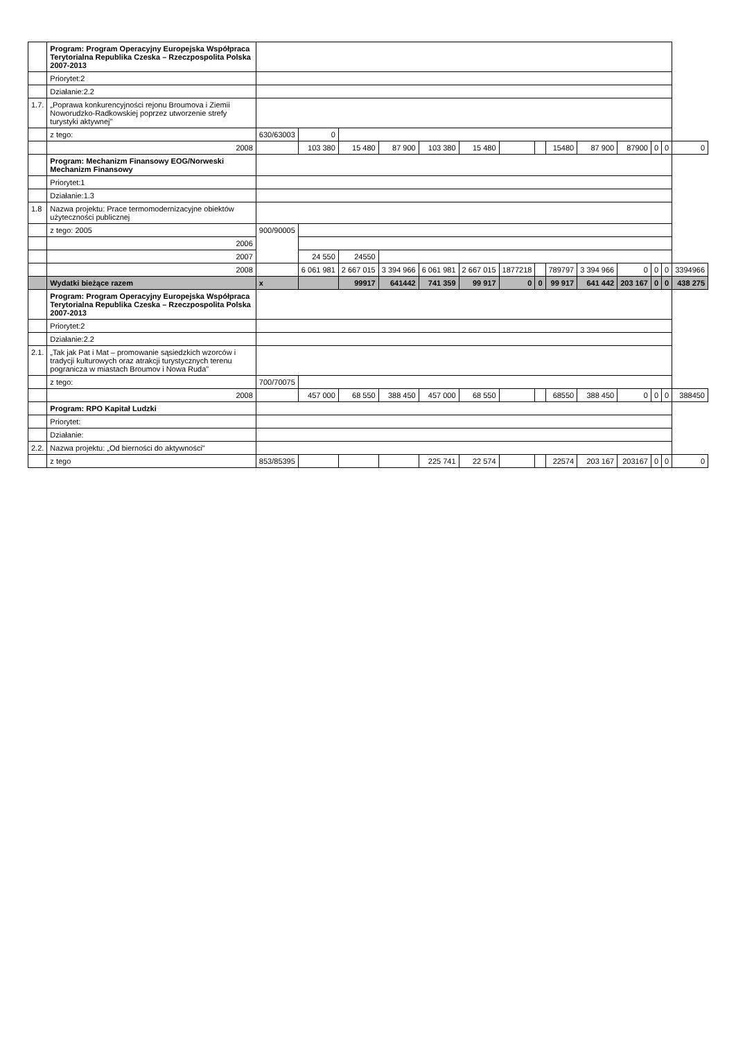| | Program: Program Operacyjny Europejska Współpraca Terytorialna Republika Czeska – Rzeczpospolita Polska 2007-2013 | | | | | | | | | | | | | | |
| | Priorytet:2 | | | | | | | | | | | | | | |
| | Działanie:2.2 | | | | | | | | | | | | | | |
| 1.7. | „Poprawa konkurencyjności rejonu Broumova i Ziemii Noworudzko-Radkowskiej poprzez utworzenie strefy turystyki aktywnej" | | | | | | | | | | | | | | |
| | z tego: | 630/63003 | 0 | | | | | | | | | | | | |
| | 2008 | | 103 380 | 15 480 | 87 900 | 103 380 | 15 480 | | | 15480 | 87 900 | 87900 | 0 | 0 | 0 |
| | Program: Mechanizm Finansowy EOG/Norweski Mechanizm Finansowy | | | | | | | | | | | | | | |
| | Priorytet:1 | | | | | | | | | | | | | | |
| | Działanie:1.3 | | | | | | | | | | | | | | |
| 1.8 | Nazwa projektu: Prace termomodernizacyjne obiektów użyteczności publicznej | | | | | | | | | | | | | | |
| | z tego: 2005 | 900/90005 | | | | | | | | | | | | | |
| | 2006 | | | | | | | | | | | | | | |
| | 2007 | | 24 550 | 24550 | | | | | | | | | | | |
| | 2008 | | 6 061 981 | 2 667 015 | 3 394 966 | 6 061 981 | 2 667 015 | 1877218 | | 789797 | 3 394 966 | 0 | 0 | 0 | 3394966 |
| | Wydatki bieżące razem | x | | 99917 | 641442 | 741 359 | 99 917 | 0 | 0 | 99 917 | 641 442 | 203 167 | 0 | 0 | 438 275 |
| | Program: Program Operacyjny Europejska Współpraca Terytorialna Republika Czeska – Rzeczpospolita Polska 2007-2013 | | | | | | | | | | | | | | |
| | Priorytet:2 | | | | | | | | | | | | | | |
| | Działanie:2.2 | | | | | | | | | | | | | | |
| 2.1. | „Tak jak Pat i Mat – promowanie sąsiedzkich wzorców i tradycji kulturowych oraz atrakcji turystycznych terenu pogranicza w miastach Broumov i Nowa Ruda" | | | | | | | | | | | | | | |
| | z tego: | 700/70075 | | | | | | | | | | | | | |
| | 2008 | | 457 000 | 68 550 | 388 450 | 457 000 | 68 550 | | | 68550 | 388 450 | 0 | 0 | 0 | 388450 |
| | Program: RPO Kapitał Ludzki | | | | | | | | | | | | | | |
| | Priorytet: | | | | | | | | | | | | | | |
| | Działanie: | | | | | | | | | | | | | | |
| 2.2. | Nazwa projektu: „Od bierności do aktywności" | | | | | | | | | | | | | | |
| | z tego | 853/85395 | | | | 225 741 | 22 574 | | | 22574 | 203 167 | 203167 | 0 | 0 | 0 |